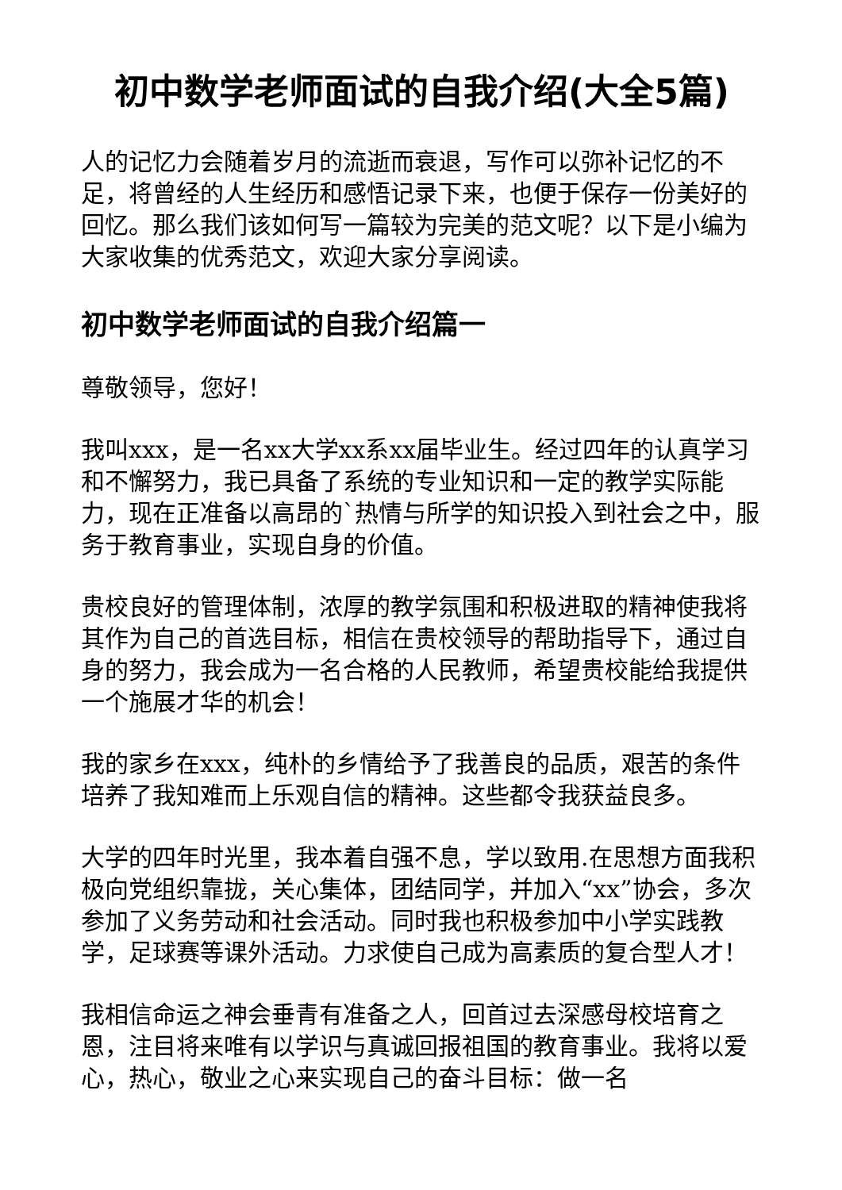初中数学老师面试的自我介绍(大全5篇)
人的记忆力会随着岁月的流逝而衰退，写作可以弥补记忆的不足，将曾经的人生经历和感悟记录下来，也便于保存一份美好的回忆。那么我们该如何写一篇较为完美的范文呢？以下是小编为大家收集的优秀范文，欢迎大家分享阅读。
初中数学老师面试的自我介绍篇一
尊敬领导，您好！
我叫xxx，是一名xx大学xx系xx届毕业生。经过四年的认真学习和不懈努力，我已具备了系统的专业知识和一定的教学实际能力，现在正准备以高昂的`热情与所学的知识投入到社会之中，服务于教育事业，实现自身的价值。
贵校良好的管理体制，浓厚的教学氛围和积极进取的精神使我将其作为自己的首选目标，相信在贵校领导的帮助指导下，通过自身的努力，我会成为一名合格的人民教师，希望贵校能给我提供一个施展才华的机会！
我的家乡在xxx，纯朴的乡情给予了我善良的品质，艰苦的条件培养了我知难而上乐观自信的精神。这些都令我获益良多。
大学的四年时光里，我本着自强不息，学以致用.在思想方面我积极向党组织靠拢，关心集体，团结同学，并加入“xx”协会，多次参加了义务劳动和社会活动。同时我也积极参加中小学实践教学，足球赛等课外活动。力求使自己成为高素质的复合型人才！
我相信命运之神会垂青有准备之人，回首过去深感母校培育之恩，注目将来唯有以学识与真诚回报祖国的教育事业。我将以爱心，热心，敬业之心来实现自己的奋斗目标：做一名